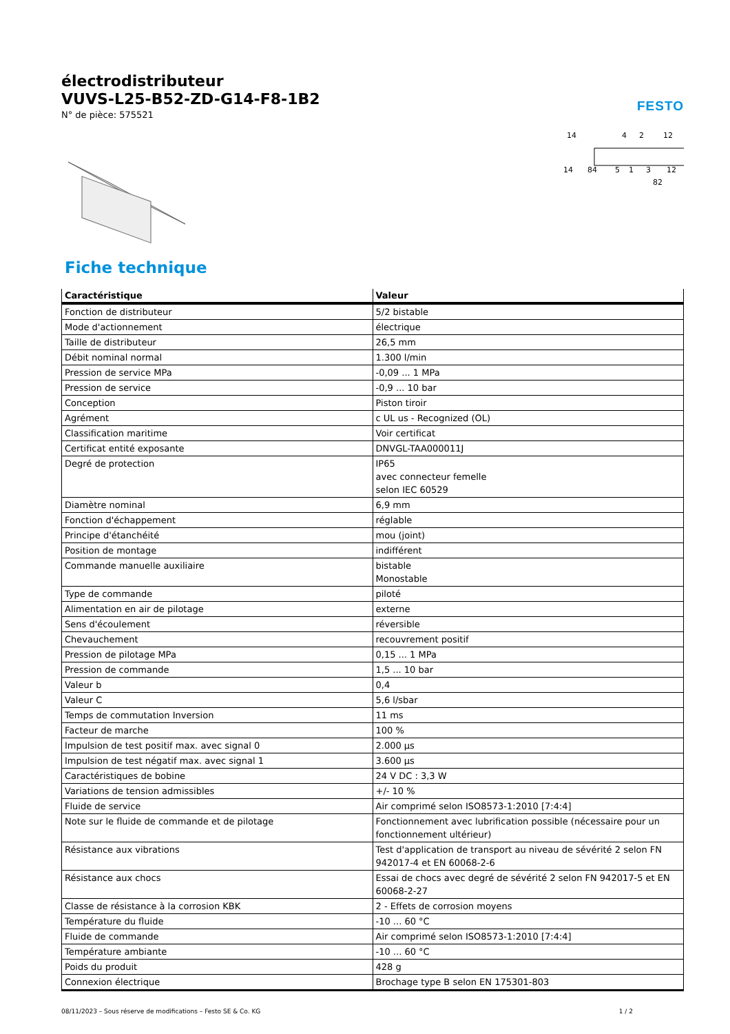électrodistributeur
VUVS-L25-B52-ZD-G14-F8-1B2
N° de pièce: 575521
FESTO
14
4
2
12
14
84
5
1
3
12
82
Fiche technique
| Caractéristique | Valeur |
| --- | --- |
| Fonction de distributeur | 5/2 bistable |
| Mode d'actionnement | électrique |
| Taille de distributeur | 26,5 mm |
| Débit nominal normal | 1.300 l/min |
| Pression de service MPa | -0,09 ... 1 MPa |
| Pression de service | -0,9 ... 10 bar |
| Conception | Piston tiroir |
| Agrément | c UL us - Recognized (OL) |
| Classification maritime | Voir certificat |
| Certificat entité exposante | DNVGL-TAA000011J |
| Degré de protection | IP65 avec connecteur femelle selon IEC 60529 |
| Diamètre nominal | 6,9 mm |
| Fonction d'échappement | réglable |
| Principe d'étanchéité | mou (joint) |
| Position de montage | indifférent |
| Commande manuelle auxiliaire | bistable Monostable |
| Type de commande | piloté |
| Alimentation en air de pilotage | externe |
| Sens d'écoulement | réversible |
| Chevauchement | recouvrement positif |
| Pression de pilotage MPa | 0,15 ... 1 MPa |
| Pression de commande | 1,5 ... 10 bar |
| Valeur b | 0,4 |
| Valeur C | 5,6 l/sbar |
| Temps de commutation Inversion | 11 ms |
| Facteur de marche | 100 % |
| Impulsion de test positif max. avec signal 0 | 2.000 µs |
| Impulsion de test négatif max. avec signal 1 | 3.600 µs |
| Caractéristiques de bobine | 24 V DC : 3,3 W |
| Variations de tension admissibles | +/- 10 % |
| Fluide de service | Air comprimé selon ISO8573-1:2010 [7:4:4] |
| Note sur le fluide de commande et de pilotage | Fonctionnement avec lubrification possible (nécessaire pour un fonctionnement ultérieur) |
| Résistance aux vibrations | Test d'application de transport au niveau de sévérité 2 selon FN 942017-4 et EN 60068-2-6 |
| Résistance aux chocs | Essai de chocs avec degré de sévérité 2 selon FN 942017-5 et EN 60068-2-27 |
| Classe de résistance à la corrosion KBK | 2 - Effets de corrosion moyens |
| Température du fluide | -10 ... 60 °C |
| Fluide de commande | Air comprimé selon ISO8573-1:2010 [7:4:4] |
| Température ambiante | -10 ... 60 °C |
| Poids du produit | 428 g |
| Connexion électrique | Brochage type B selon EN 175301-803 |
08/11/2023 – Sous réserve de modifications – Festo SE & Co. KG 1 / 2